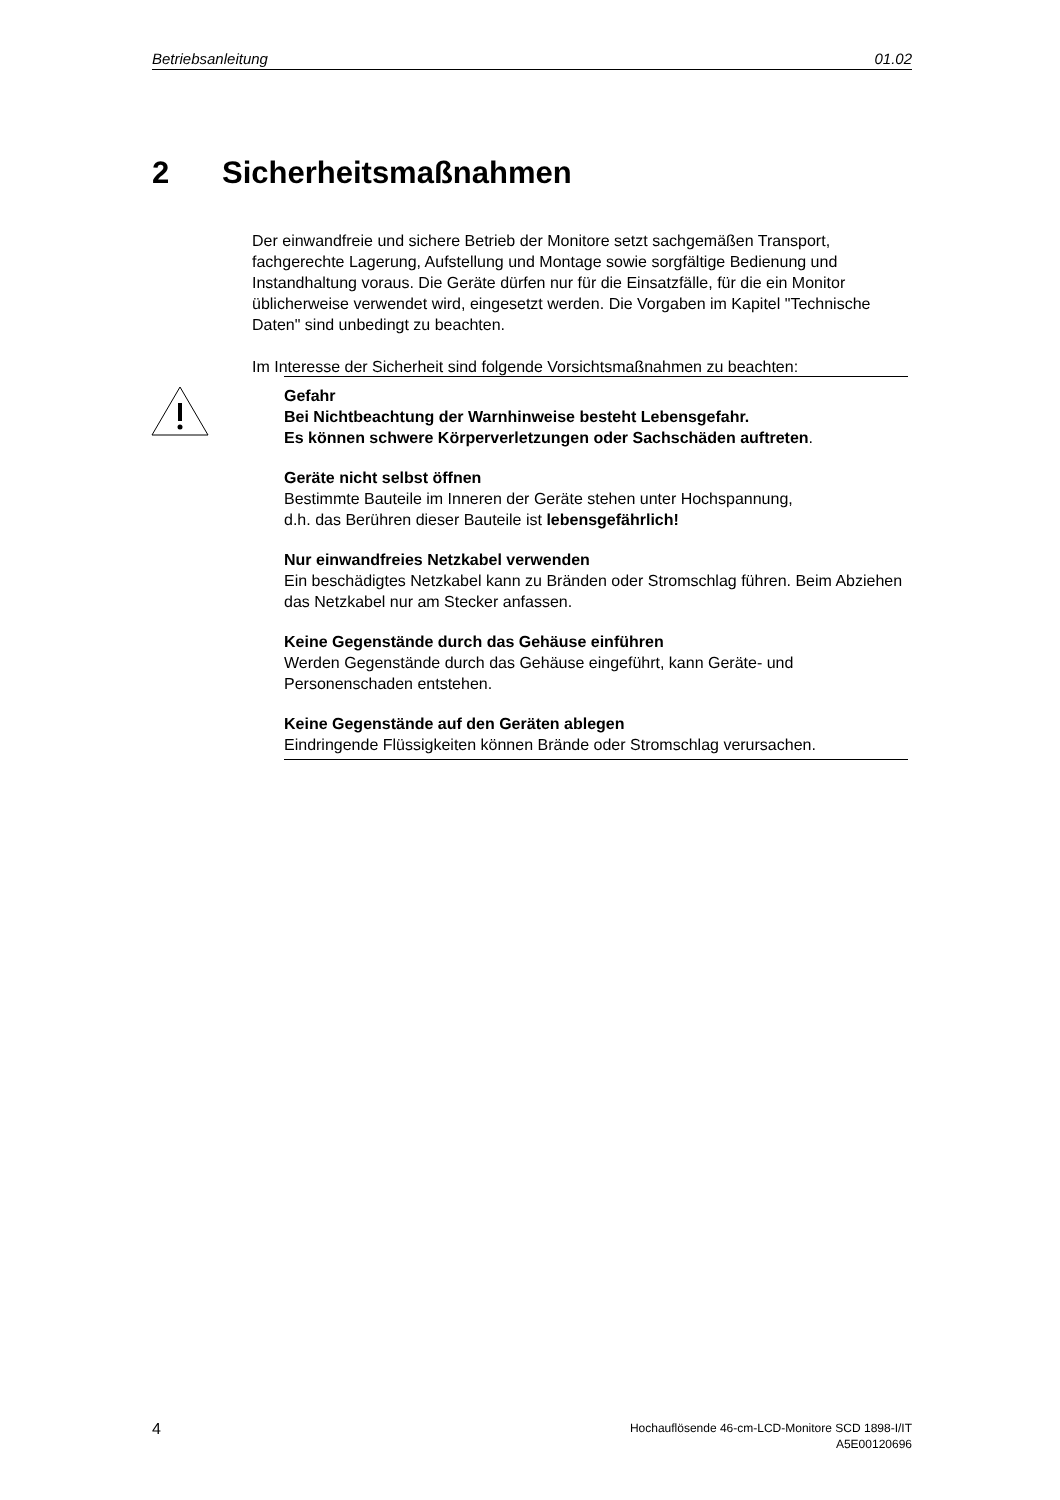Betriebsanleitung 01.02
2 Sicherheitsmaßnahmen
Der einwandfreie und sichere Betrieb der Monitore setzt sachgemäßen Transport, fachgerechte Lagerung, Aufstellung und Montage sowie sorgfältige Bedienung und Instandhaltung voraus. Die Geräte dürfen nur für die Einsatzfälle, für die ein Monitor üblicherweise verwendet wird, eingesetzt werden. Die Vorgaben im Kapitel "Technische Daten" sind unbedingt zu beachten.
Im Interesse der Sicherheit sind folgende Vorsichtsmaßnahmen zu beachten:
Gefahr
Bei Nichtbeachtung der Warnhinweise besteht Lebensgefahr.
Es können schwere Körperverletzungen oder Sachschäden auftreten.
Geräte nicht selbst öffnen
Bestimmte Bauteile im Inneren der Geräte stehen unter Hochspannung,
d.h. das Berühren dieser Bauteile ist lebensgefährlich!
Nur einwandfreies Netzkabel verwenden
Ein beschädigtes Netzkabel kann zu Bränden oder Stromschlag führen. Beim Abziehen das Netzkabel nur am Stecker anfassen.
Keine Gegenstände durch das Gehäuse einführen
Werden Gegenstände durch das Gehäuse eingeführt, kann Geräte- und Personenschaden entstehen.
Keine Gegenstände auf den Geräten ablegen
Eindringende Flüssigkeiten können Brände oder Stromschlag verursachen.
4
Hochauflösende 46-cm-LCD-Monitore SCD 1898-I/IT
A5E00120696